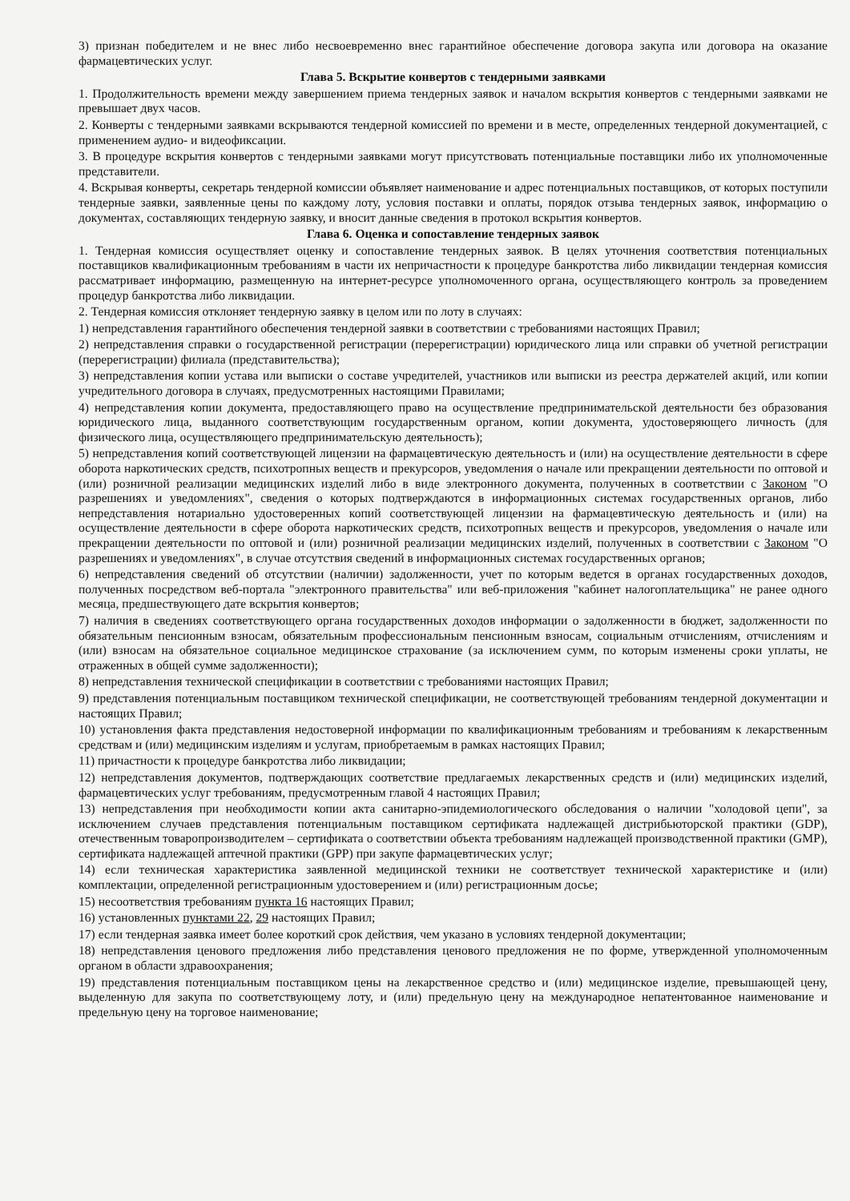3) признан победителем и не внес либо несвоевременно внес гарантийное обеспечение договора закупа или договора на оказание фармацевтических услуг.
Глава 5. Вскрытие конвертов с тендерными заявками
1. Продолжительность времени между завершением приема тендерных заявок и началом вскрытия конвертов с тендерными заявками не превышает двух часов.
2. Конверты с тендерными заявками вскрываются тендерной комиссией по времени и в месте, определенных тендерной документацией, с применением аудио- и видеофиксации.
3. В процедуре вскрытия конвертов с тендерными заявками могут присутствовать потенциальные поставщики либо их уполномоченные представители.
4. Вскрывая конверты, секретарь тендерной комиссии объявляет наименование и адрес потенциальных поставщиков, от которых поступили тендерные заявки, заявленные цены по каждому лоту, условия поставки и оплаты, порядок отзыва тендерных заявок, информацию о документах, составляющих тендерную заявку, и вносит данные сведения в протокол вскрытия конвертов.
Глава 6. Оценка и сопоставление тендерных заявок
1. Тендерная комиссия осуществляет оценку и сопоставление тендерных заявок. В целях уточнения соответствия потенциальных поставщиков квалификационным требованиям в части их непричастности к процедуре банкротства либо ликвидации тендерная комиссия рассматривает информацию, размещенную на интернет-ресурсе уполномоченного органа, осуществляющего контроль за проведением процедур банкротства либо ликвидации.
2. Тендерная комиссия отклоняет тендерную заявку в целом или по лоту в случаях:
1) непредставления гарантийного обеспечения тендерной заявки в соответствии с требованиями настоящих Правил;
2) непредставления справки о государственной регистрации (перерегистрации) юридического лица или справки об учетной регистрации (перерегистрации) филиала (представительства);
3) непредставления копии устава или выписки о составе учредителей, участников или выписки из реестра держателей акций, или копии учредительного договора в случаях, предусмотренных настоящими Правилами;
4) непредставления копии документа, предоставляющего право на осуществление предпринимательской деятельности без образования юридического лица, выданного соответствующим государственным органом, копии документа, удостоверяющего личность (для физического лица, осуществляющего предпринимательскую деятельность);
5) непредставления копий соответствующей лицензии на фармацевтическую деятельность и (или) на осуществление деятельности в сфере оборота наркотических средств, психотропных веществ и прекурсоров, уведомления о начале или прекращении деятельности по оптовой и (или) розничной реализации медицинских изделий либо в виде электронного документа, полученных в соответствии с Законом "О разрешениях и уведомлениях", сведения о которых подтверждаются в информационных системах государственных органов, либо непредставления нотариально удостоверенных копий соответствующей лицензии на фармацевтическую деятельность и (или) на осуществление деятельности в сфере оборота наркотических средств, психотропных веществ и прекурсоров, уведомления о начале или прекращении деятельности по оптовой и (или) розничной реализации медицинских изделий, полученных в соответствии с Законом "О разрешениях и уведомлениях", в случае отсутствия сведений в информационных системах государственных органов;
6) непредставления сведений об отсутствии (наличии) задолженности, учет по которым ведется в органах государственных доходов, полученных посредством веб-портала "электронного правительства" или веб-приложения "кабинет налогоплательщика" не ранее одного месяца, предшествующего дате вскрытия конвертов;
7) наличия в сведениях соответствующего органа государственных доходов информации о задолженности в бюджет, задолженности по обязательным пенсионным взносам, обязательным профессиональным пенсионным взносам, социальным отчислениям, отчислениям и (или) взносам на обязательное социальное медицинское страхование (за исключением сумм, по которым изменены сроки уплаты, не отраженных в общей сумме задолженности);
8) непредставления технической спецификации в соответствии с требованиями настоящих Правил;
9) представления потенциальным поставщиком технической спецификации, не соответствующей требованиям тендерной документации и настоящих Правил;
10) установления факта представления недостоверной информации по квалификационным требованиям и требованиям к лекарственным средствам и (или) медицинским изделиям и услугам, приобретаемым в рамках настоящих Правил;
11) причастности к процедуре банкротства либо ликвидации;
12) непредставления документов, подтверждающих соответствие предлагаемых лекарственных средств и (или) медицинских изделий, фармацевтических услуг требованиям, предусмотренным главой 4 настоящих Правил;
13) непредставления при необходимости копии акта санитарно-эпидемиологического обследования о наличии "холодовой цепи", за исключением случаев представления потенциальным поставщиком сертификата надлежащей дистрибьюторской практики (GDP), отечественным товаропроизводителем – сертификата о соответствии объекта требованиям надлежащей производственной практики (GMP), сертификата надлежащей аптечной практики (GPP) при закупе фармацевтических услуг;
14) если техническая характеристика заявленной медицинской техники не соответствует технической характеристике и (или) комплектации, определенной регистрационным удостоверением и (или) регистрационным досье;
15) несоответствия требованиям пункта 16 настоящих Правил;
16) установленных пунктами 22, 29 настоящих Правил;
17) если тендерная заявка имеет более короткий срок действия, чем указано в условиях тендерной документации;
18) непредставления ценового предложения либо представления ценового предложения не по форме, утвержденной уполномоченным органом в области здравоохранения;
19) представления потенциальным поставщиком цены на лекарственное средство и (или) медицинское изделие, превышающей цену, выделенную для закупа по соответствующему лоту, и (или) предельную цену на международное непатентованное наименование и предельную цену на торговое наименование;